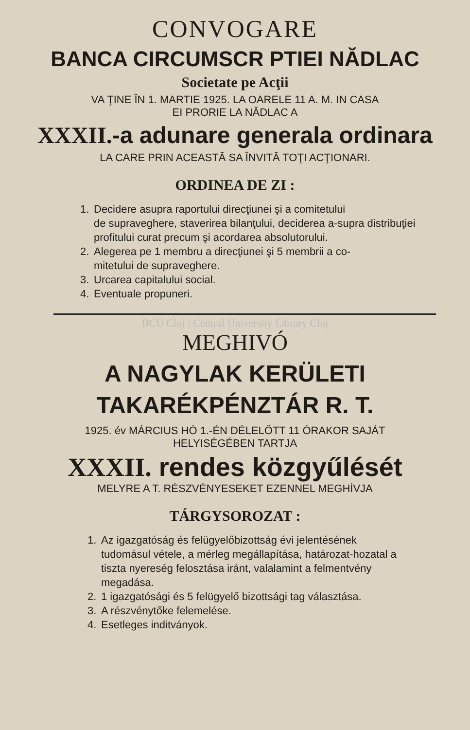CONVOGARE
BANCA CIRCUMSCR PTIEI NĂDLAC
Societate pe Acţii
VA ŢINE ÎN 1. MARTIE 1925. LA OARELE 11 A. M. IN CASA
EI PRORIE LA NĂDLAC A
XXXII.-a adunare generala ordinara
LA CARE PRIN ACEASTĂ SA ÎNVITĂ TOŢI ACŢIONARI.
ORDINEA DE ZI :
1. Decidere asupra raportului direcţiunei şi a comitetului
de supraveghere, staverirea bilanţului, deciderea a-supra distribuţiei profitului curat precum şi acordarea absolutorului.
2. Alegerea pe 1 membru a direcţiunei şi 5 membrii a co-
mitetului de supraveghere.
3. Urcarea capitalului social.
4. Eventuale propuneri.
BCU Cluj / Central University Library Cluj
MEGHIVÓ
A NAGYLAK KERÜLETI
TAKARÉKPÉNZTÁR R. T.
1925. év MÁRCIUS HÓ 1.-ÉN DÉLELŐTT 11 ÓRAKOR SAJÁT
HELYISÉGÉBEN TARTJA
XXXII. rendes közgyűlését
MELYRE A T. RÉSZVÉNYESEKET EZENNEL MEGHÍVJA
TÁRGYSOROZAT :
1. Az igazgatóság és felügyelőbizottság évi jelentésének
tudomásul vétele, a mérleg megállapítása, határozat-hozatal a tiszta nyereség felosztása iránt, valalamint a felmentvény megadása.
2. 1 igazgatósági és 5 felügyelő bizottsági tag választása.
3. A részvénytőke felemelése.
4. Esetleges inditványok.